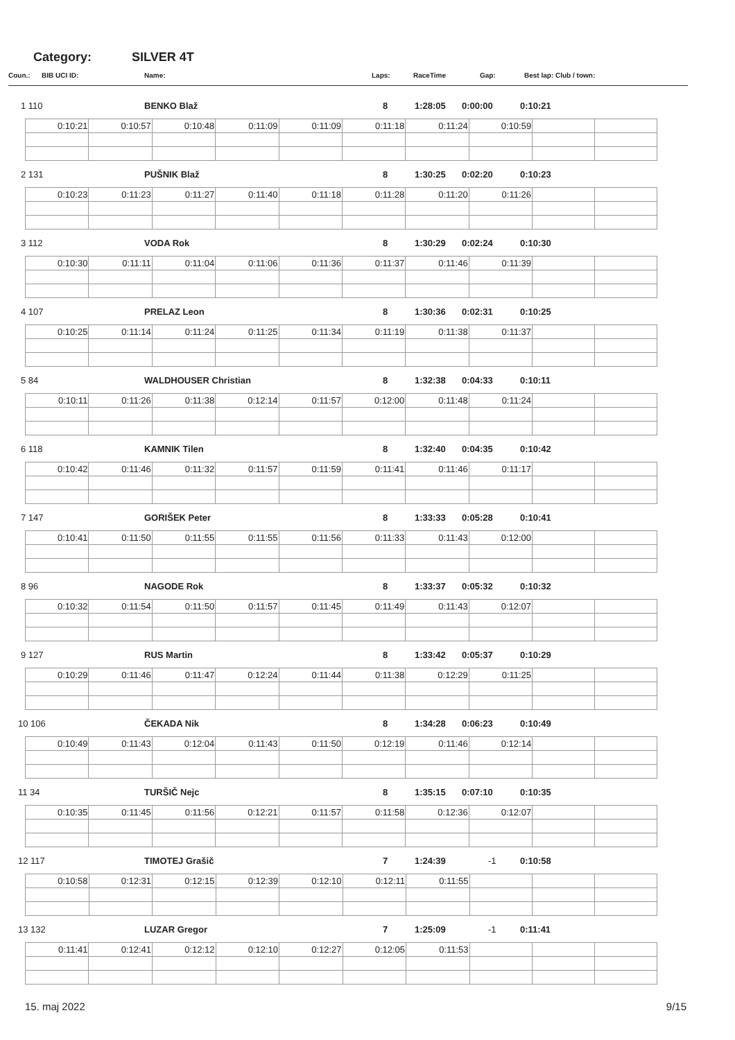Category: SILVER 4T
Coun.: BIB UCI ID: Name: Laps: RaceTime Gap: Best lap: Club / town:
1 110 BENKO Blaž 8 1:28:05 0:00:00 0:10:21
| 0:10:21 | 0:10:57 | 0:10:48 | 0:11:09 | 0:11:09 | 0:11:18 | 0:11:24 | 0:10:59 | | |
2 131 PUŠNIK Blaž 8 1:30:25 0:02:20 0:10:23
| 0:10:23 | 0:11:23 | 0:11:27 | 0:11:40 | 0:11:18 | 0:11:28 | 0:11:20 | 0:11:26 | | |
3 112 VODA Rok 8 1:30:29 0:02:24 0:10:30
| 0:10:30 | 0:11:11 | 0:11:04 | 0:11:06 | 0:11:36 | 0:11:37 | 0:11:46 | 0:11:39 | | |
4 107 PRELAZ Leon 8 1:30:36 0:02:31 0:10:25
| 0:10:25 | 0:11:14 | 0:11:24 | 0:11:25 | 0:11:34 | 0:11:19 | 0:11:38 | 0:11:37 | | |
5 84 WALDHOUSER Christian 8 1:32:38 0:04:33 0:10:11
| 0:10:11 | 0:11:26 | 0:11:38 | 0:12:14 | 0:11:57 | 0:12:00 | 0:11:48 | 0:11:24 | | |
6 118 KAMNIK Tilen 8 1:32:40 0:04:35 0:10:42
| 0:10:42 | 0:11:46 | 0:11:32 | 0:11:57 | 0:11:59 | 0:11:41 | 0:11:46 | 0:11:17 | | |
7 147 GORIŠEK Peter 8 1:33:33 0:05:28 0:10:41
| 0:10:41 | 0:11:50 | 0:11:55 | 0:11:55 | 0:11:56 | 0:11:33 | 0:11:43 | 0:12:00 | | |
8 96 NAGODE Rok 8 1:33:37 0:05:32 0:10:32
| 0:10:32 | 0:11:54 | 0:11:50 | 0:11:57 | 0:11:45 | 0:11:49 | 0:11:43 | 0:12:07 | | |
9 127 RUS Martin 8 1:33:42 0:05:37 0:10:29
| 0:10:29 | 0:11:46 | 0:11:47 | 0:12:24 | 0:11:44 | 0:11:38 | 0:12:29 | 0:11:25 | | |
10 106 ČEKADA Nik 8 1:34:28 0:06:23 0:10:49
| 0:10:49 | 0:11:43 | 0:12:04 | 0:11:43 | 0:11:50 | 0:12:19 | 0:11:46 | 0:12:14 | | |
11 34 TURŠIČ Nejc 8 1:35:15 0:07:10 0:10:35
| 0:10:35 | 0:11:45 | 0:11:56 | 0:12:21 | 0:11:57 | 0:11:58 | 0:12:36 | 0:12:07 | | |
12 117 TIMOTEJ Grašič 7 1:24:39 -1 0:10:58
| 0:10:58 | 0:12:31 | 0:12:15 | 0:12:39 | 0:12:10 | 0:12:11 | 0:11:55 | | | |
13 132 LUZAR Gregor 7 1:25:09 -1 0:11:41
| 0:11:41 | 0:12:41 | 0:12:12 | 0:12:10 | 0:12:27 | 0:12:05 | 0:11:53 | | | |
15. maj 2022 9/15